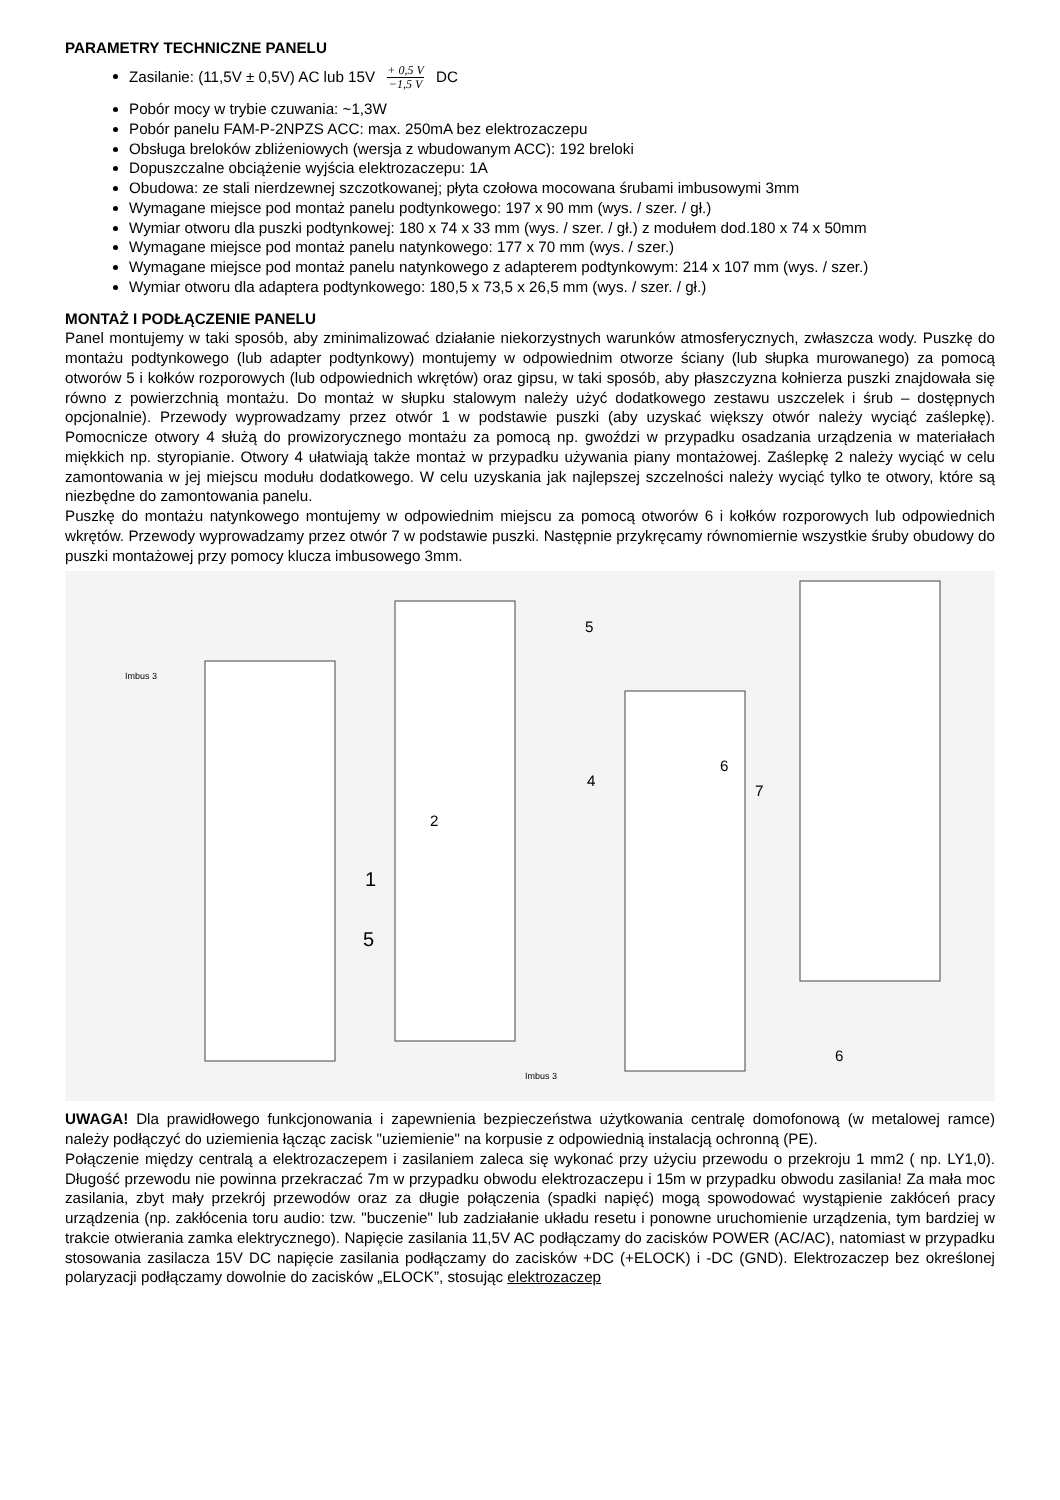PARAMETRY TECHNICZNE PANELU
Zasilanie: (11,5V ± 0,5V) AC lub 15V + 0,5 V −1,5 V DC
Pobór mocy w trybie czuwania: ~1,3W
Pobór panelu FAM-P-2NPZS ACC: max. 250mA bez elektrozaczepu
Obsługa breloków zbliżeniowych (wersja z wbudowanym ACC): 192 breloki
Dopuszczalne obciążenie wyjścia elektrozaczepu: 1A
Obudowa: ze stali nierdzewnej szczotkowanej; płyta czołowa mocowana śrubami imbusowymi 3mm
Wymagane miejsce pod montaż panelu podtynkowego: 197 x 90 mm (wys. / szer. / gł.)
Wymiar otworu dla puszki podtynkowej: 180 x 74 x 33 mm (wys. / szer. / gł.) z modułem dod.180 x 74 x 50mm
Wymagane miejsce pod montaż panelu natynkowego: 177 x 70 mm (wys. / szer.)
Wymagane miejsce pod montaż panelu natynkowego z adapterem podtynkowym: 214 x 107 mm (wys. / szer.)
Wymiar otworu dla adaptera podtynkowego: 180,5 x 73,5 x 26,5 mm (wys. / szer. / gł.)
MONTAŻ I PODŁĄCZENIE PANELU
Panel montujemy w taki sposób, aby zminimalizować działanie niekorzystnych warunków atmosferycznych, zwłaszcza wody. Puszkę do montażu podtynkowego (lub adapter podtynkowy) montujemy w odpowiednim otworze ściany (lub słupka murowanego) za pomocą otworów 5 i kołków rozporowych (lub odpowiednich wkrętów) oraz gipsu, w taki sposób, aby płaszczyzna kołnierza puszki znajdowała się równo z powierzchnią montażu. Do montaż w słupku stalowym należy użyć dodatkowego zestawu uszczelek i śrub – dostępnych opcjonalnie). Przewody wyprowadzamy przez otwór 1 w podstawie puszki (aby uzyskać większy otwór należy wyciąć zaślepkę). Pomocnicze otwory 4 służą do prowizorycznego montażu za pomocą np. gwoździ w przypadku osadzania urządzenia w materiałach miękkich np. styropianie. Otwory 4 ułatwiają także montaż w przypadku używania piany montażowej. Zaślepkę 2 należy wyciąć w celu zamontowania w jej miejscu modułu dodatkowego. W celu uzyskania jak najlepszej szczelności należy wyciąć tylko te otwory, które są niezbędne do zamontowania panelu.
Puszkę do montażu natynkowego montujemy w odpowiednim miejscu za pomocą otworów 6 i kołków rozporowych lub odpowiednich wkrętów. Przewody wyprowadzamy przez otwór 7 w podstawie puszki. Następnie przykręcamy równomiernie wszystkie śruby obudowy do puszki montażowej przy pomocy klucza imbusowego 3mm.
Imbus 3
5
4
2
1
5
6
7
6
Imbus 3
UWAGA! Dla prawidłowego funkcjonowania i zapewnienia bezpieczeństwa użytkowania centralę domofonową (w metalowej ramce) należy podłączyć do uziemienia łącząc zacisk "uziemienie" na korpusie z odpowiednią instalacją ochronną (PE).
Połączenie między centralą a elektrozaczepem i zasilaniem zaleca się wykonać przy użyciu przewodu o przekroju 1 mm2 ( np. LY1,0). Długość przewodu nie powinna przekraczać 7m w przypadku obwodu elektrozaczepu i 15m w przypadku obwodu zasilania! Za mała moc zasilania, zbyt mały przekrój przewodów oraz za długie połączenia (spadki napięć) mogą spowodować wystąpienie zakłóceń pracy urządzenia (np. zakłócenia toru audio: tzw. "buczenie" lub zadziałanie układu resetu i ponowne uruchomienie urządzenia, tym bardziej w trakcie otwierania zamka elektrycznego). Napięcie zasilania 11,5V AC podłączamy do zacisków POWER (AC/AC), natomiast w przypadku stosowania zasilacza 15V DC napięcie zasilania podłączamy do zacisków +DC (+ELOCK) i -DC (GND). Elektrozaczep bez określonej polaryzacji podłączamy dowolnie do zacisków „ELOCK”, stosując elektrozaczep